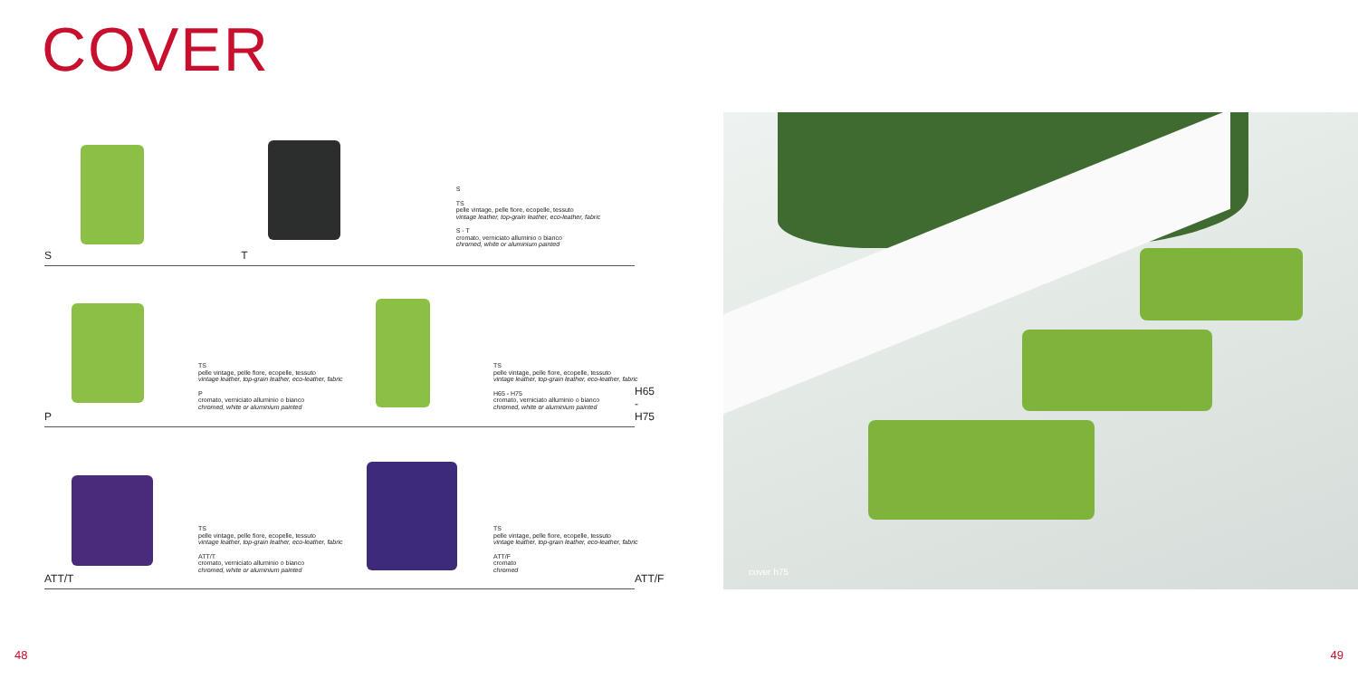COVER
S
T
S
TS
pelle vintage, pelle fiore, ecopelle, tessuto
vintage leather, top-grain leather, eco-leather, fabric
S - T
cromato, verniciato alluminio o bianco
chromed, white or aluminium painted
P
TS
pelle vintage, pelle fiore, ecopelle, tessuto
vintage leather, top-grain leather, eco-leather, fabric
P
cromato, verniciato alluminio o bianco
chromed, white or aluminium painted
H65 - H75
TS
pelle vintage, pelle fiore, ecopelle, tessuto
vintage leather, top-grain leather, eco-leather, fabric
H65 - H75
cromato, verniciato alluminio o bianco
chromed, white or aluminium painted
ATT/T
TS
pelle vintage, pelle fiore, ecopelle, tessuto
vintage leather, top-grain leather, eco-leather, fabric
ATT/T
cromato, verniciato alluminio o bianco
chromed, white or aluminium painted
ATT/F
TS
pelle vintage, pelle fiore, ecopelle, tessuto
vintage leather, top-grain leather, eco-leather, fabric
ATT/F
cromato
chromed
cover h75
48 49